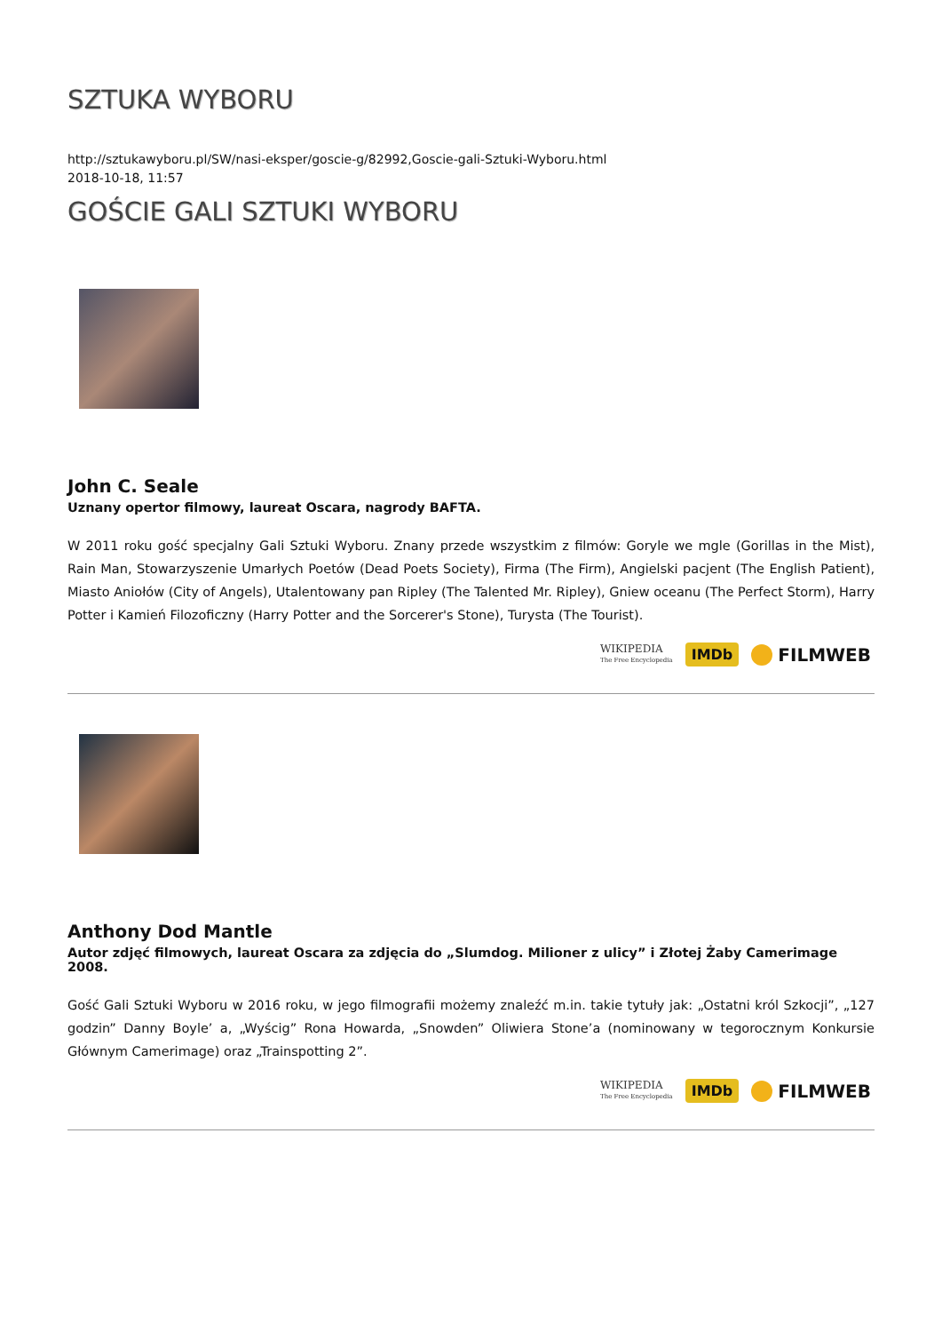SZTUKA WYBORU
http://sztukawyboru.pl/SW/nasi-eksper/goscie-g/82992,Goscie-gali-Sztuki-Wyboru.html
2018-10-18, 11:57
GOŚCIE GALI SZTUKI WYBORU
John C. Seale
Uznany opertor filmowy, laureat Oscara, nagrody BAFTA.
W 2011 roku gość specjalny Gali Sztuki Wyboru. Znany przede wszystkim z filmów: Goryle we mgle (Gorillas in the Mist), Rain Man, Stowarzyszenie Umarłych Poetów (Dead Poets Society), Firma (The Firm), Angielski pacjent (The English Patient), Miasto Aniołów (City of Angels), Utalentowany pan Ripley (The Talented Mr. Ripley), Gniew oceanu (The Perfect Storm), Harry Potter i Kamień Filozoficzny (Harry Potter and the Sorcerer's Stone), Turysta (The Tourist).
WIKIPEDIA
The Free Encyclopedia IMDb FILMWEB
Anthony Dod Mantle
Autor zdjęć filmowych, laureat Oscara za zdjęcia do „Slumdog. Milioner z ulicy” i Złotej Żaby Camerimage 2008.
Gość Gali Sztuki Wyboru w 2016 roku, w jego filmografii możemy znaleźć m.in. takie tytuły jak: „Ostatni król Szkocji”, „127 godzin” Danny Boyle’ a, „Wyścig” Rona Howarda, „Snowden” Oliwiera Stone’a (nominowany w tegorocznym Konkursie Głównym Camerimage) oraz „Trainspotting 2”.
WIKIPEDIA
The Free Encyclopedia IMDb FILMWEB